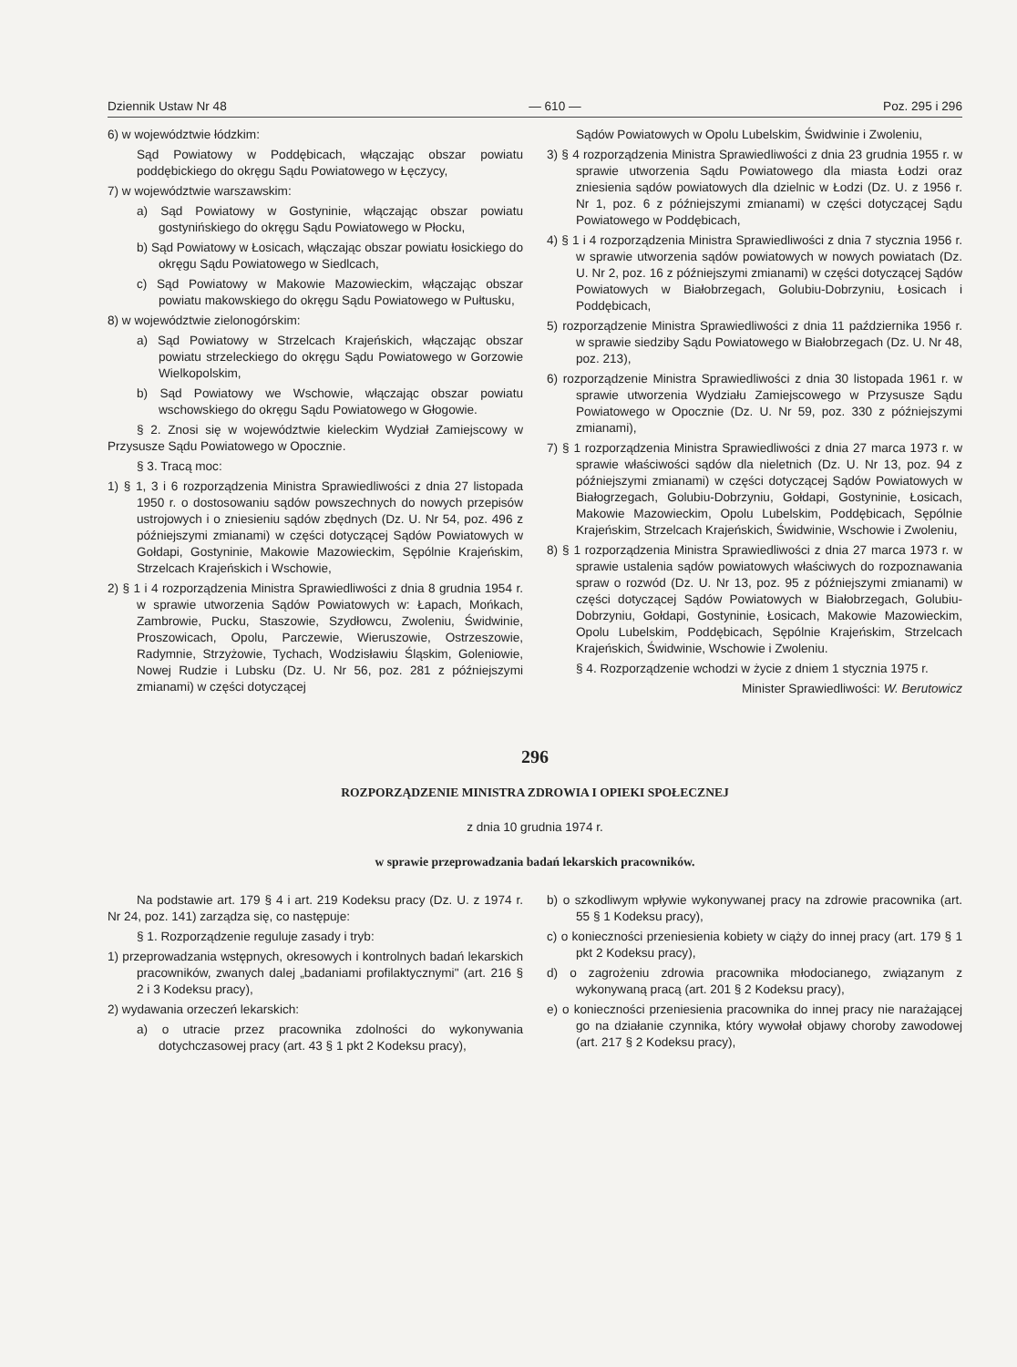Dziennik Ustaw Nr 48 — 610 — Poz. 295 i 296
6) w województwie łódzkim:
Sąd Powiatowy w Poddębicach, włączając obszar powiatu poddębickiego do okręgu Sądu Powiatowego w Łęczycy,
7) w województwie warszawskim:
a) Sąd Powiatowy w Gostyninie, włączając obszar powiatu gostynińskiego do okręgu Sądu Powiatowego w Płocku,
b) Sąd Powiatowy w Łosicach, włączając obszar powiatu łosickiego do okręgu Sądu Powiatowego w Siedlcach,
c) Sąd Powiatowy w Makowie Mazowieckim, włączając obszar powiatu makowskiego do okręgu Sądu Powiatowego w Pułtusku,
8) w województwie zielonogórskim:
a) Sąd Powiatowy w Strzelcach Krajeńskich, włączając obszar powiatu strzeleckiego do okręgu Sądu Powiatowego w Gorzowie Wielkopolskim,
b) Sąd Powiatowy we Wschowie, włączając obszar powiatu wschowskiego do okręgu Sądu Powiatowego w Głogowie.
§ 2. Znosi się w województwie kieleckim Wydział Zamiejscowy w Przysusze Sądu Powiatowego w Opocznie.
§ 3. Tracą moc:
1) § 1, 3 i 6 rozporządzenia Ministra Sprawiedliwości z dnia 27 listopada 1950 r. o dostosowaniu sądów powszechnych do nowych przepisów ustrojowych i o zniesieniu sądów zbędnych (Dz. U. Nr 54, poz. 496 z późniejszymi zmianami) w części dotyczącej Sądów Powiatowych w Gołdapi, Gostyninie, Makowie Mazowieckim, Sępólnie Krajeńskim, Strzelcach Krajeńskich i Wschowie,
2) § 1 i 4 rozporządzenia Ministra Sprawiedliwości z dnia 8 grudnia 1954 r. w sprawie utworzenia Sądów Powiatowych w: Łapach, Mońkach, Zambrowie, Pucku, Staszowie, Szydłowcu, Zwoleniu, Świdwinie, Proszowicach, Opolu, Parczewie, Wieruszowie, Ostrzeszowie, Radymnie, Strzyżowie, Tychach, Wodzisławiu Śląskim, Goleniowie, Nowej Rudzie i Lubsku (Dz. U. Nr 56, poz. 281 z późniejszymi zmianami) w części dotyczącej
Sądów Powiatowych w Opolu Lubelskim, Świdwinie i Zwoleniu,
3) § 4 rozporządzenia Ministra Sprawiedliwości z dnia 23 grudnia 1955 r. w sprawie utworzenia Sądu Powiatowego dla miasta Łodzi oraz zniesienia sądów powiatowych dla dzielnic w Łodzi (Dz. U. z 1956 r. Nr 1, poz. 6 z późniejszymi zmianami) w części dotyczącej Sądu Powiatowego w Poddębicach,
4) § 1 i 4 rozporządzenia Ministra Sprawiedliwości z dnia 7 stycznia 1956 r. w sprawie utworzenia sądów powiatowych w nowych powiatach (Dz. U. Nr 2, poz. 16 z późniejszymi zmianami) w części dotyczącej Sądów Powiatowych w Białobrzegach, Golubiu-Dobrzyniu, Łosicach i Poddębicach,
5) rozporządzenie Ministra Sprawiedliwości z dnia 11 października 1956 r. w sprawie siedziby Sądu Powiatowego w Białobrzegach (Dz. U. Nr 48, poz. 213),
6) rozporządzenie Ministra Sprawiedliwości z dnia 30 listopada 1961 r. w sprawie utworzenia Wydziału Zamiejscowego w Przysusze Sądu Powiatowego w Opocznie (Dz. U. Nr 59, poz. 330 z późniejszymi zmianami),
7) § 1 rozporządzenia Ministra Sprawiedliwości z dnia 27 marca 1973 r. w sprawie właściwości sądów dla nieletnich (Dz. U. Nr 13, poz. 94 z późniejszymi zmianami) w części dotyczącej Sądów Powiatowych w Białogrzegach, Golubiu-Dobrzyniu, Gołdapi, Gostyninie, Łosicach, Makowie Mazowieckim, Opolu Lubelskim, Poddębicach, Sępólnie Krajeńskim, Strzelcach Krajeńskich, Świdwinie, Wschowie i Zwoleniu,
8) § 1 rozporządzenia Ministra Sprawiedliwości z dnia 27 marca 1973 r. w sprawie ustalenia sądów powiatowych właściwych do rozpoznawania spraw o rozwód (Dz. U. Nr 13, poz. 95 z późniejszymi zmianami) w części dotyczącej Sądów Powiatowych w Białobrzegach, Golubiu-Dobrzyniu, Gołdapi, Gostyninie, Łosicach, Makowie Mazowieckim, Opolu Lubelskim, Poddębicach, Sępólnie Krajeńskim, Strzelcach Krajeńskich, Świdwinie, Wschowie i Zwoleniu.
§ 4. Rozporządzenie wchodzi w życie z dniem 1 stycznia 1975 r.
Minister Sprawiedliwości: W. Berutowicz
296
ROZPORZĄDZENIE MINISTRA ZDROWIA I OPIEKI SPOŁECZNEJ
z dnia 10 grudnia 1974 r.
w sprawie przeprowadzania badań lekarskich pracowników.
Na podstawie art. 179 § 4 i art. 219 Kodeksu pracy (Dz. U. z 1974 r. Nr 24, poz. 141) zarządza się, co następuje:
§ 1. Rozporządzenie reguluje zasady i tryb:
1) przeprowadzania wstępnych, okresowych i kontrolnych badań lekarskich pracowników, zwanych dalej „badaniami profilaktycznymi" (art. 216 § 2 i 3 Kodeksu pracy),
2) wydawania orzeczeń lekarskich:
a) o utracie przez pracownika zdolności do wykonywania dotychczasowej pracy (art. 43 § 1 pkt 2 Kodeksu pracy),
b) o szkodliwym wpływie wykonywanej pracy na zdrowie pracownika (art. 55 § 1 Kodeksu pracy),
c) o konieczności przeniesienia kobiety w ciąży do innej pracy (art. 179 § 1 pkt 2 Kodeksu pracy),
d) o zagrożeniu zdrowia pracownika młodocianego, związanym z wykonywaną pracą (art. 201 § 2 Kodeksu pracy),
e) o konieczności przeniesienia pracownika do innej pracy nie narażającej go na działanie czynnika, który wywołał objawy choroby zawodowej (art. 217 § 2 Kodeksu pracy),